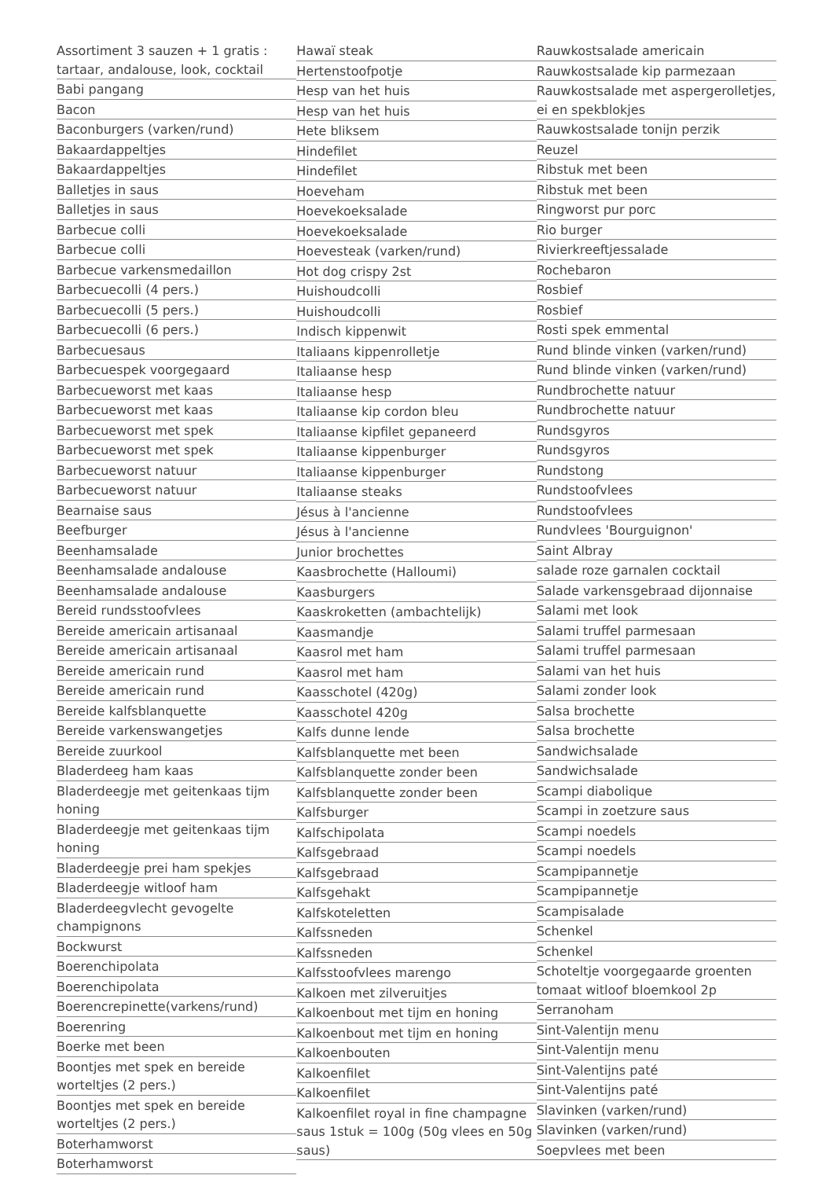Assortiment 3 sauzen + 1 gratis : tartaar, andalouse, look, cocktail
Babi pangang
Bacon
Baconburgers (varken/rund)
Bakaardappeltjes
Bakaardappeltjes
Balletjes in saus
Balletjes in saus
Barbecue colli
Barbecue colli
Barbecue varkensmedaillon
Barbecuecolli (4 pers.)
Barbecuecolli (5 pers.)
Barbecuecolli (6 pers.)
Barbecuesaus
Barbecuespek voorgegaard
Barbecueworst met kaas
Barbecueworst met kaas
Barbecueworst met spek
Barbecueworst met spek
Barbecueworst natuur
Barbecueworst natuur
Bearnaise saus
Beefburger
Beenhamsalade
Beenhamsalade andalouse
Beenhamsalade andalouse
Bereid rundsstoofvlees
Bereide americain artisanaal
Bereide americain artisanaal
Bereide americain rund
Bereide americain rund
Bereide kalfsblanquette
Bereide varkenswangetjes
Bereide zuurkool
Bladerdeeg ham kaas
Bladerdeegje met geitenkaas tijm honing
Bladerdeegje met geitenkaas tijm honing
Bladerdeegje prei ham spekjes
Bladerdeegje witloof ham
Bladerdeegvlecht gevogelte champignons
Bockwurst
Boerenchipolata
Boerenchipolata
Boerencrepinette(varkens/rund)
Boerenring
Boerke met been
Boontjes met spek en bereide worteltjes (2 pers.)
Boontjes met spek en bereide worteltjes (2 pers.)
Boterhamworst
Boterhamworst
Hawaï steak
Hertenstoofpotje
Hesp van het huis
Hesp van het huis
Hete bliksem
Hindefilet
Hindefilet
Hoeveham
Hoevekoeksalade
Hoevekoeksalade
Hoevesteak (varken/rund)
Hot dog crispy 2st
Huishoudcolli
Huishoudcolli
Indisch kippenwit
Italiaans kippenrolletje
Italiaanse hesp
Italiaanse hesp
Italiaanse kip cordon bleu
Italiaanse kipfilet gepaneerd
Italiaanse kippenburger
Italiaanse kippenburger
Italiaanse steaks
Jésus à l'ancienne
Jésus à l'ancienne
Junior brochettes
Kaasbrochette (Halloumi)
Kaasburgers
Kaaskroketten (ambachtelijk)
Kaasmandje
Kaasrol met ham
Kaasrol met ham
Kaasschotel (420g)
Kaasschotel 420g
Kalfs dunne lende
Kalfsblanquette met been
Kalfsblanquette zonder been
Kalfsblanquette zonder been
Kalfsburger
Kalfschipolata
Kalfsgebraad
Kalfsgebraad
Kalfsgehakt
Kalfskoteletten
Kalfssneden
Kalfssneden
Kalfsstoofvlees marengo
Kalkoen met zilveruitjes
Kalkoenbout met tijm en honing
Kalkoenbout met tijm en honing
Kalkoenbouten
Kalkoenfilet
Kalkoenfilet
Kalkoenfilet royal in fine champagne saus 1stuk = 100g (50g vlees en 50g saus)
Rauwkostsalade americain
Rauwkostsalade kip parmezaan
Rauwkostsalade met aspergerolletjes, ei en spekblokjes
Rauwkostsalade tonijn perzik
Reuzel
Ribstuk met been
Ribstuk met been
Ringworst pur porc
Rio burger
Rivierkreeftjessalade
Rochebaron
Rosbief
Rosbief
Rosti spek emmental
Rund blinde vinken (varken/rund)
Rund blinde vinken (varken/rund)
Rundbrochette natuur
Rundbrochette natuur
Rundsgyros
Rundsgyros
Rundstong
Rundstoofvlees
Rundstoofvlees
Rundvlees 'Bourguignon'
Saint Albray
salade roze garnalen cocktail
Salade varkensgebraad dijonnaise
Salami met look
Salami truffel parmesaan
Salami truffel parmesaan
Salami van het huis
Salami zonder look
Salsa brochette
Salsa brochette
Sandwichsalade
Sandwichsalade
Scampi diabolique
Scampi in zoetzure saus
Scampi noedels
Scampi noedels
Scampipannetje
Scampipannetje
Scampisalade
Schenkel
Schenkel
Schoteltje voorgegaarde groenten tomaat witloof bloemkool 2p
Serranoham
Sint-Valentijn menu
Sint-Valentijn menu
Sint-Valentijns paté
Sint-Valentijns paté
Slavinken (varken/rund)
Slavinken (varken/rund)
Soepvlees met been